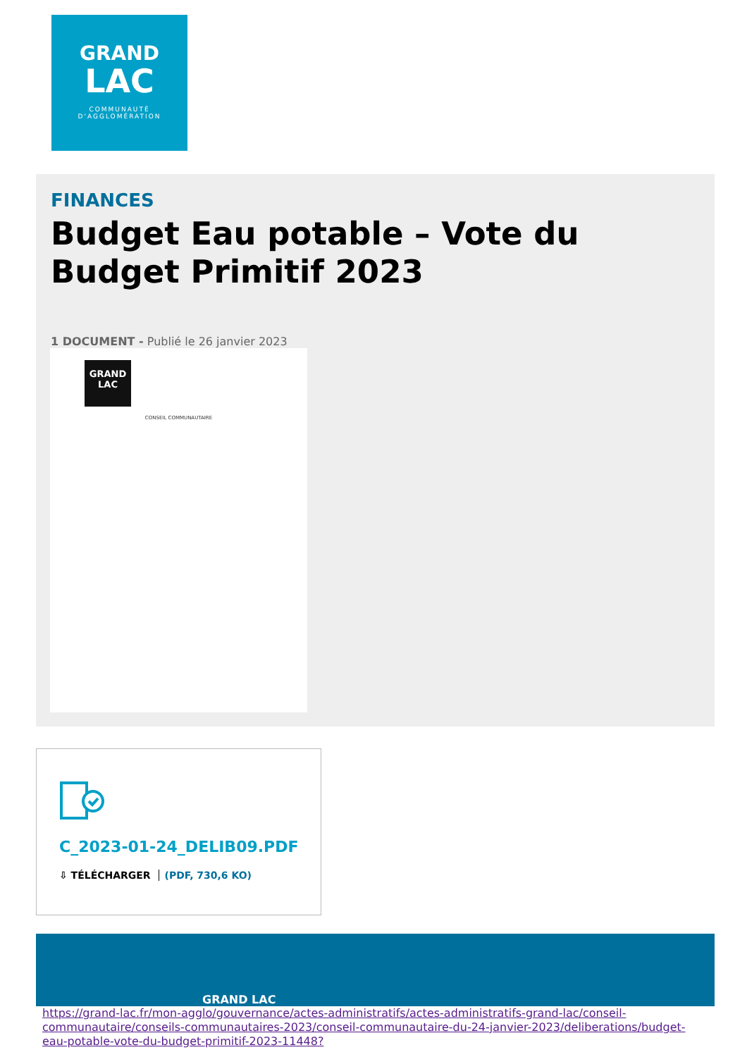GRAND
LAC
COMMUNAUTÉ
D'AGGLOMÉRATION
FINANCES
Budget Eau potable – Vote du Budget Primitif 2023
1 DOCUMENT - Publié le 26 janvier 2023
GRAND
LAC
CONSEIL COMMUNAUTAIRE
C_2023-01-24_DELIB09.PDF
⇩ TÉLÉCHARGER (PDF, 730,6 KO)
GRAND LAC
https://grand-lac.fr/mon-agglo/gouvernance/actes-administratifs/actes-administratifs-grand-lac/conseil-communautaire/conseils-communautaires-2023/conseil-communautaire-du-24-janvier-2023/deliberations/budget-eau-potable-vote-du-budget-primitif-2023-11448?